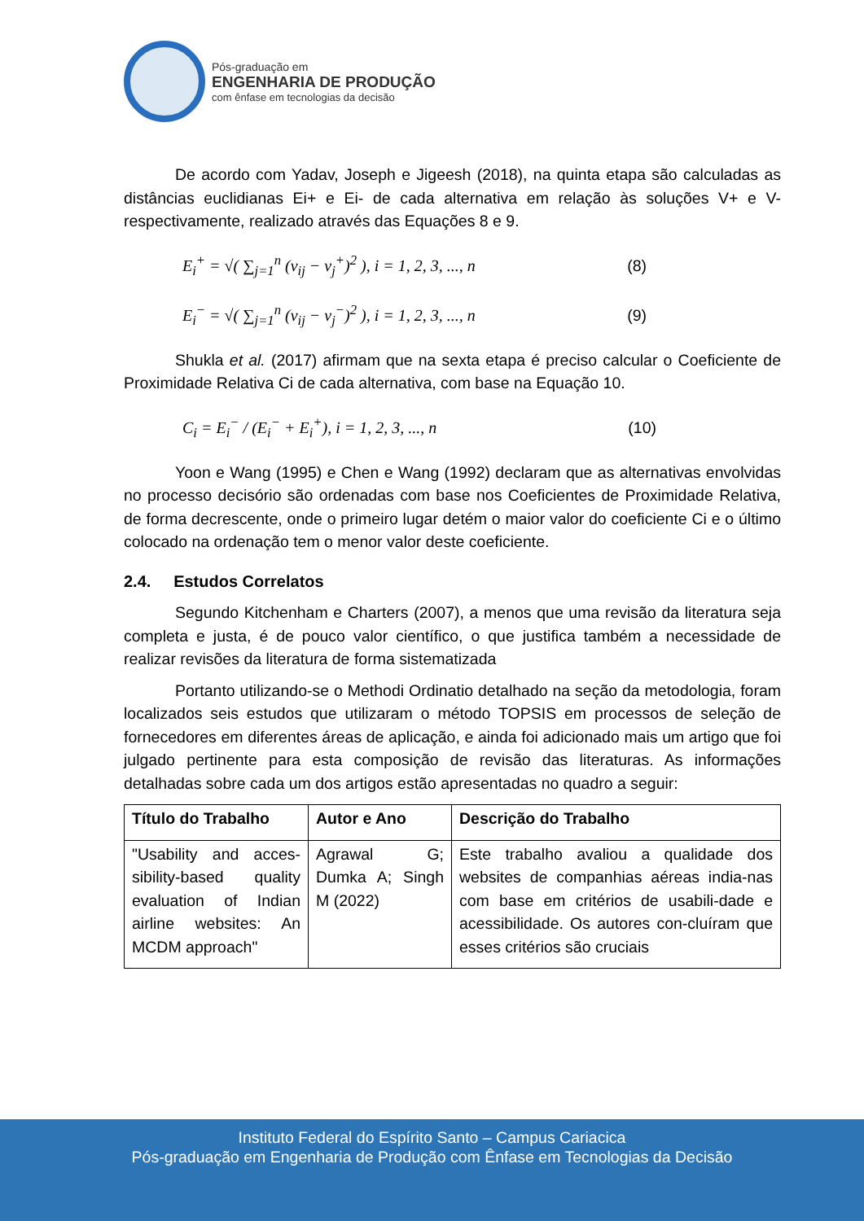Pós-graduação em
ENGENHARIA DE PRODUÇÃO
com ênfase em tecnologias da decisão
De acordo com Yadav, Joseph e Jigeesh (2018), na quinta etapa são calculadas as distâncias euclidianas Ei+ e Ei- de cada alternativa em relação às soluções V+ e V- respectivamente, realizado através das Equações 8 e 9.
E<sub>i</sub><sup>+</sup> = √( ∑<sub>j=1</sub><sup>n</sup> (v<sub>ij</sub> − v<sub>j</sub><sup>+</sup>)<sup>2</sup> ), i = 1, 2, 3, ..., n (8)
E<sub>i</sub><sup>−</sup> = √( ∑<sub>j=1</sub><sup>n</sup> (v<sub>ij</sub> − v<sub>j</sub><sup>−</sup>)<sup>2</sup> ), i = 1, 2, 3, ..., n (9)
Shukla et al. (2017) afirmam que na sexta etapa é preciso calcular o Coeficiente de Proximidade Relativa Ci de cada alternativa, com base na Equação 10.
C<sub>i</sub> = E<sub>i</sub><sup>−</sup> / (E<sub>i</sub><sup>−</sup> + E<sub>i</sub><sup>+</sup>), i = 1, 2, 3, ..., n (10)
Yoon e Wang (1995) e Chen e Wang (1992) declaram que as alternativas envolvidas no processo decisório são ordenadas com base nos Coeficientes de Proximidade Relativa, de forma decrescente, onde o primeiro lugar detém o maior valor do coeficiente Ci e o último colocado na ordenação tem o menor valor deste coeficiente.
2.4. Estudos Correlatos
Segundo Kitchenham e Charters (2007), a menos que uma revisão da literatura seja completa e justa, é de pouco valor científico, o que justifica também a necessidade de realizar revisões da literatura de forma sistematizada
Portanto utilizando-se o Methodi Ordinatio detalhado na seção da metodologia, foram localizados seis estudos que utilizaram o método TOPSIS em processos de seleção de fornecedores em diferentes áreas de aplicação, e ainda foi adicionado mais um artigo que foi julgado pertinente para esta composição de revisão das literaturas. As informações detalhadas sobre cada um dos artigos estão apresentadas no quadro a seguir:
| Título do Trabalho | Autor e Ano | Descrição do Trabalho |
| --- | --- | --- |
| "Usability and acces-sibility-based quality evaluation of Indian airline websites: An MCDM approach" | Agrawal G; Dumka A; Singh M (2022) | Este trabalho avaliou a qualidade dos websites de companhias aéreas india-nas com base em critérios de usabili-dade e acessibilidade. Os autores con-cluíram que esses critérios são cruciais |
Instituto Federal do Espírito Santo – Campus Cariacica
Pós-graduação em Engenharia de Produção com Ênfase em Tecnologias da Decisão